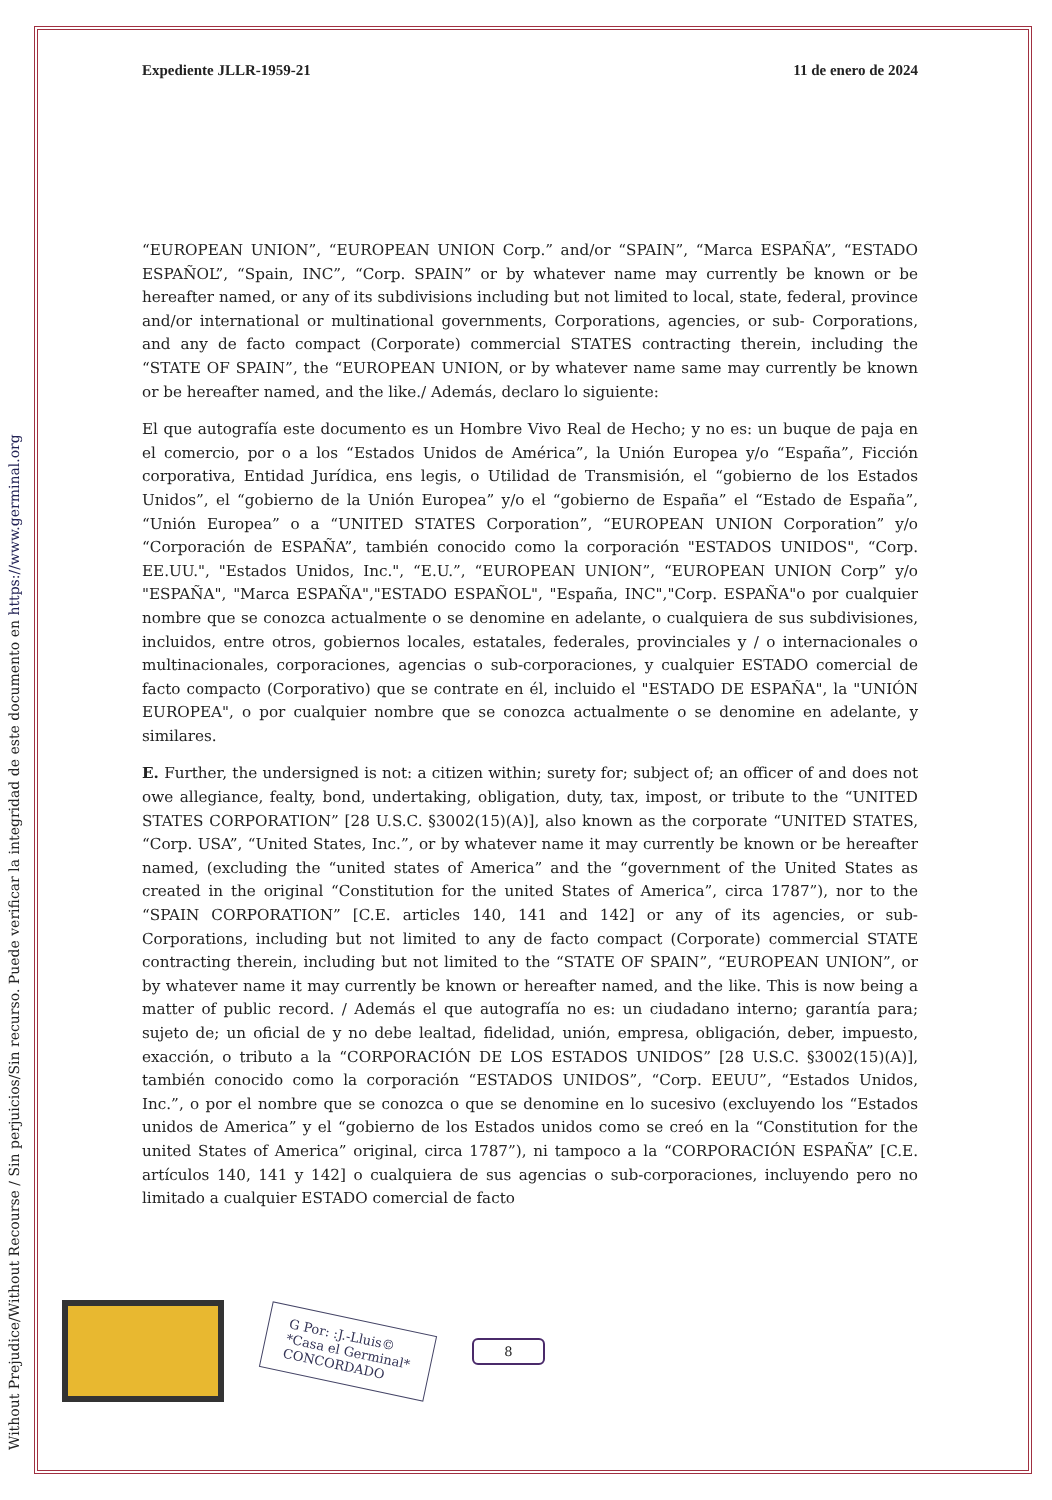Without Prejudice/Without Recourse / Sin perjuicios/Sin recurso. Puede verificar la integridad de este documento en https://www.germinal.org
Expediente JLLR-1959-21 11 de enero de 2024
“EUROPEAN UNION”, “EUROPEAN UNION Corp.” and/or “SPAIN”, “Marca ESPAÑA”, “ESTADO ESPAÑOL”, “Spain, INC”, “Corp. SPAIN” or by whatever name may currently be known or be hereafter named, or any of its subdivisions including but not limited to local, state, federal, province and/or international or multinational governments, Corporations, agencies, or sub- Corporations, and any de facto compact (Corporate) commercial STATES contracting therein, including the “STATE OF SPAIN”, the “EUROPEAN UNION, or by whatever name same may currently be known or be hereafter named, and the like./ Además, declaro lo siguiente:
El que autografía este documento es un Hombre Vivo Real de Hecho; y no es: un buque de paja en el comercio, por o a los “Estados Unidos de América”, la Unión Europea y/o “España”, Ficción corporativa, Entidad Jurídica, ens legis, o Utilidad de Transmisión, el “gobierno de los Estados Unidos”, el “gobierno de la Unión Europea” y/o el “gobierno de España” el “Estado de España”, “Unión Europea” o a “UNITED STATES Corporation”, “EUROPEAN UNION Corporation” y/o “Corporación de ESPAÑA”, también conocido como la corporación "ESTADOS UNIDOS", “Corp. EE.UU.", "Estados Unidos, Inc.", “E.U.”, “EUROPEAN UNION”, “EUROPEAN UNION Corp” y/o "ESPAÑA", "Marca ESPAÑA","ESTADO ESPAÑOL", "España, INC","Corp. ESPAÑA"o por cualquier nombre que se conozca actualmente o se denomine en adelante, o cualquiera de sus subdivisiones, incluidos, entre otros, gobiernos locales, estatales, federales, provinciales y / o internacionales o multinacionales, corporaciones, agencias o sub-corporaciones, y cualquier ESTADO comercial de facto compacto (Corporativo) que se contrate en él, incluido el "ESTADO DE ESPAÑA", la "UNIÓN EUROPEA", o por cualquier nombre que se conozca actualmente o se denomine en adelante, y similares.
E. Further, the undersigned is not: a citizen within; surety for; subject of; an officer of and does not owe allegiance, fealty, bond, undertaking, obligation, duty, tax, impost, or tribute to the “UNITED STATES CORPORATION” [28 U.S.C. §3002(15)(A)], also known as the corporate “UNITED STATES, “Corp. USA”, “United States, Inc.”, or by whatever name it may currently be known or be hereafter named, (excluding the “united states of America” and the “government of the United States as created in the original “Constitution for the united States of America”, circa 1787”), nor to the “SPAIN CORPORATION” [C.E. articles 140, 141 and 142] or any of its agencies, or sub-Corporations, including but not limited to any de facto compact (Corporate) commercial STATE contracting therein, including but not limited to the “STATE OF SPAIN”, “EUROPEAN UNION”, or by whatever name it may currently be known or hereafter named, and the like. This is now being a matter of public record. / Además el que autografía no es: un ciudadano interno; garantía para; sujeto de; un oficial de y no debe lealtad, fidelidad, unión, empresa, obligación, deber, impuesto, exacción, o tributo a la “CORPORACIÓN DE LOS ESTADOS UNIDOS” [28 U.S.C. §3002(15)(A)], también conocido como la corporación “ESTADOS UNIDOS”, “Corp. EEUU”, “Estados Unidos, Inc.”, o por el nombre que se conozca o que se denomine en lo sucesivo (excluyendo los “Estados unidos de America” y el “gobierno de los Estados unidos como se creó en la “Constitution for the united States of America” original, circa 1787”), ni tampoco a la “CORPORACIÓN ESPAÑA” [C.E. artículos 140, 141 y 142] o cualquiera de sus agencias o sub-corporaciones, incluyendo pero no limitado a cualquier ESTADO comercial de facto
G Por: :J.-Lluis©
*Casa el Germinal*
CONCORDADO
8